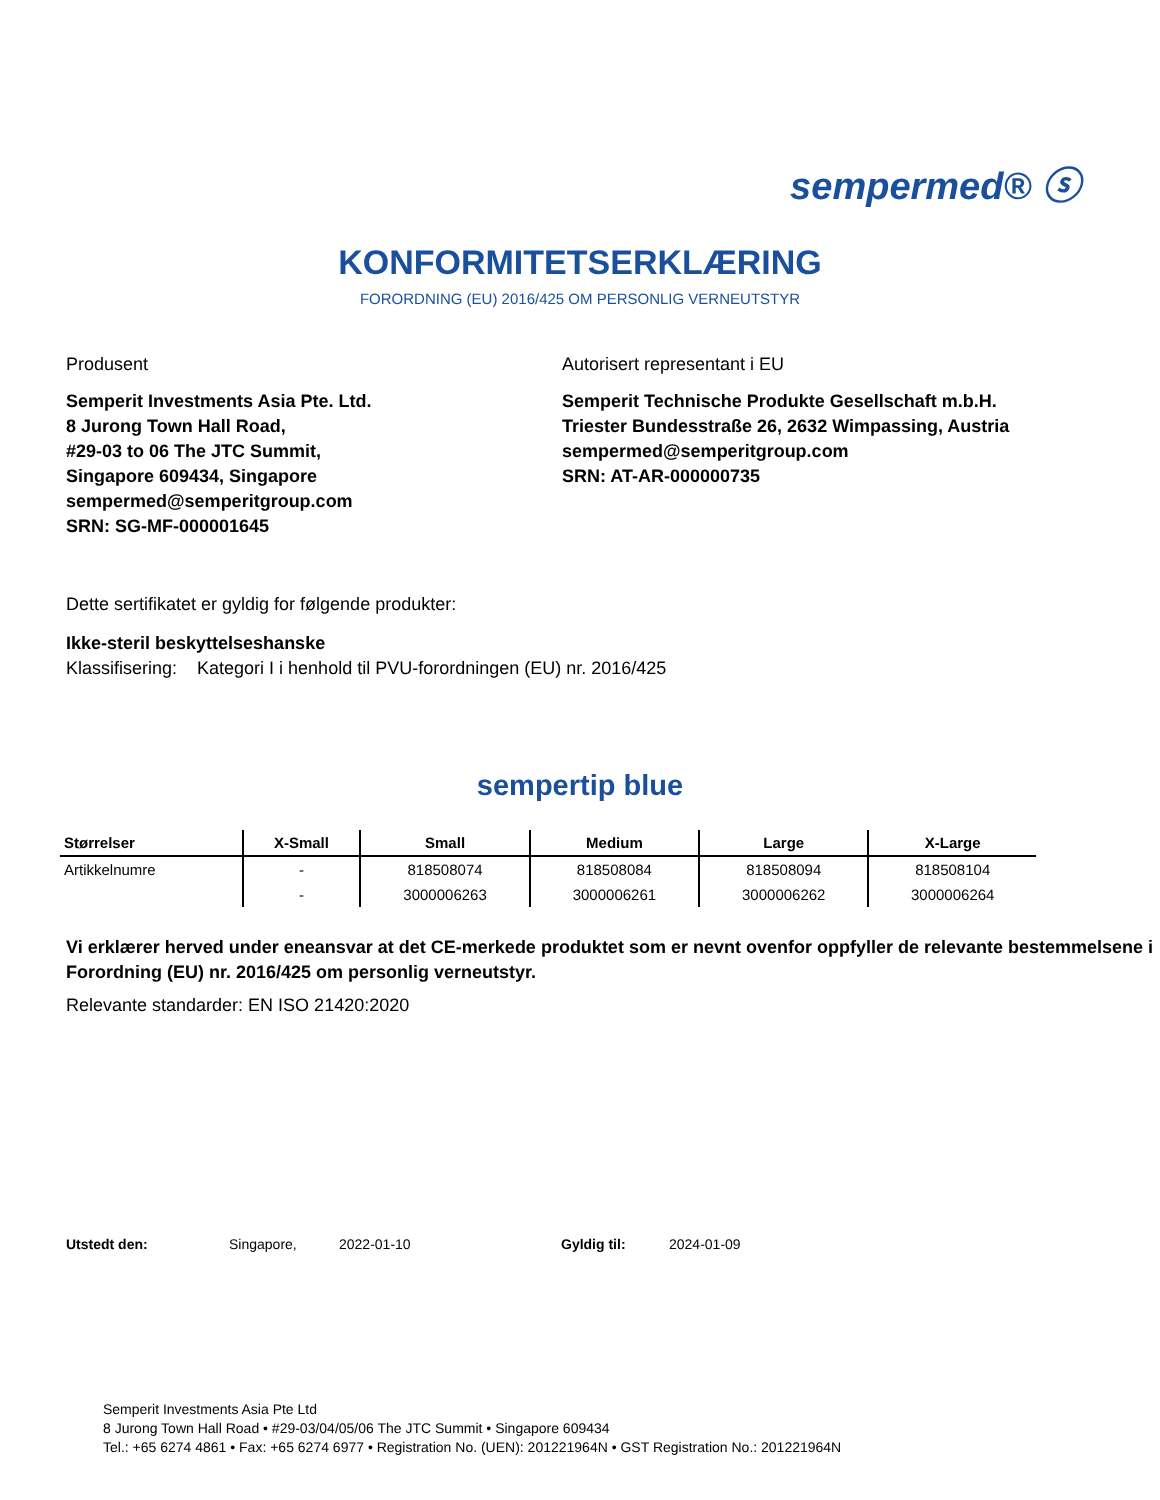sempermed® ⓢ
KONFORMITETSERKLÆRING
FORORDNING (EU) 2016/425 OM PERSONLIG VERNEUTSTYR
Produsent
Semperit Investments Asia Pte. Ltd.
8 Jurong Town Hall Road,
#29-03 to 06 The JTC Summit,
Singapore 609434, Singapore
sempermed@semperitgroup.com
SRN: SG-MF-000001645
Autorisert representant i EU
Semperit Technische Produkte Gesellschaft m.b.H.
Triester Bundesstraße 26, 2632 Wimpassing, Austria
sempermed@semperitgroup.com
SRN: AT-AR-000000735
Dette sertifikatet er gyldig for følgende produkter:
Ikke-steril beskyttelseshanske
Klassifisering: Kategori I i henhold til PVU-forordningen (EU) nr. 2016/425
sempertip blue
| Størrelser | X-Small | Small | Medium | Large | X-Large |
| --- | --- | --- | --- | --- | --- |
| Artikkelnumre | - | 818508074 | 818508084 | 818508094 | 818508104 |
| | - | 3000006263 | 3000006261 | 3000006262 | 3000006264 |
Vi erklærer herved under eneansvar at det CE-merkede produktet som er nevnt ovenfor oppfyller de relevante bestemmelsene i Forordning (EU) nr. 2016/425 om personlig verneutstyr.
Relevante standarder: EN ISO 21420:2020
Utstedt den: Singapore, 2022-01-10 Gyldig til: 2024-01-09
Semperit Investments Asia Pte Ltd
8 Jurong Town Hall Road • #29-03/04/05/06 The JTC Summit • Singapore 609434
Tel.: +65 6274 4861 • Fax: +65 6274 6977 • Registration No. (UEN): 201221964N • GST Registration No.: 201221964N